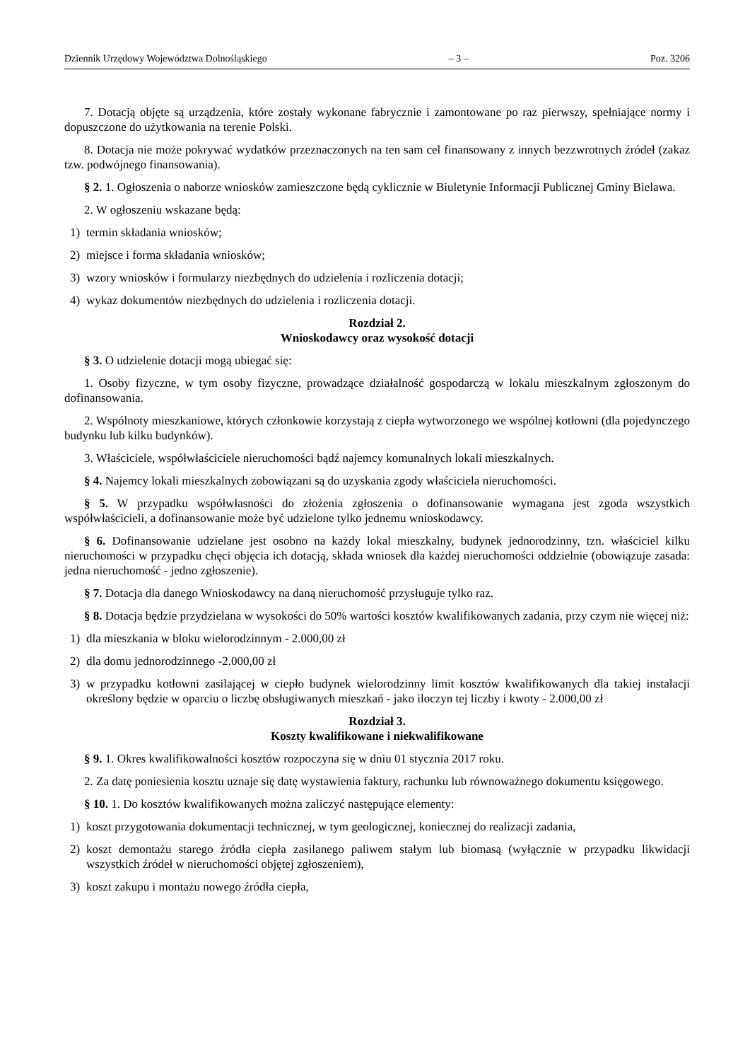Dziennik Urzędowy Województwa Dolnośląskiego – 3 – Poz. 3206
7. Dotacją objęte są urządzenia, które zostały wykonane fabrycznie i zamontowane po raz pierwszy, spełniające normy i dopuszczone do użytkowania na terenie Polski.
8. Dotacja nie może pokrywać wydatków przeznaczonych na ten sam cel finansowany z innych bezzwrotnych źródeł (zakaz tzw. podwójnego finansowania).
§ 2. 1. Ogłoszenia o naborze wniosków zamieszczone będą cyklicznie w Biuletynie Informacji Publicznej Gminy Bielawa.
2. W ogłoszeniu wskazane będą:
1) termin składania wniosków;
2) miejsce i forma składania wniosków;
3) wzory wniosków i formularzy niezbędnych do udzielenia i rozliczenia dotacji;
4) wykaz dokumentów niezbędnych do udzielenia i rozliczenia dotacji.
Rozdział 2.
Wnioskodawcy oraz wysokość dotacji
§ 3. O udzielenie dotacji mogą ubiegać się:
1. Osoby fizyczne, w tym osoby fizyczne, prowadzące działalność gospodarczą w lokalu mieszkalnym zgłoszonym do dofinansowania.
2. Wspólnoty mieszkaniowe, których członkowie korzystają z ciepła wytworzonego we wspólnej kotłowni (dla pojedynczego budynku lub kilku budynków).
3. Właściciele, współwłaściciele nieruchomości bądź najemcy komunalnych lokali mieszkalnych.
§ 4. Najemcy lokali mieszkalnych zobowiązani są do uzyskania zgody właściciela nieruchomości.
§ 5. W przypadku współwłasności do złożenia zgłoszenia o dofinansowanie wymagana jest zgoda wszystkich współwłaścicieli, a dofinansowanie może być udzielone tylko jednemu wnioskodawcy.
§ 6. Dofinansowanie udzielane jest osobno na każdy lokal mieszkalny, budynek jednorodzinny, tzn. właściciel kilku nieruchomości w przypadku chęci objęcia ich dotacją, składa wniosek dla każdej nieruchomości oddzielnie (obowiązuje zasada: jedna nieruchomość - jedno zgłoszenie).
§ 7. Dotacja dla danego Wnioskodawcy na daną nieruchomość przysługuje tylko raz.
§ 8. Dotacja będzie przydzielana w wysokości do 50% wartości kosztów kwalifikowanych zadania, przy czym nie więcej niż:
1) dla mieszkania w bloku wielorodzinnym - 2.000,00 zł
2) dla domu jednorodzinnego -2.000,00 zł
3) w przypadku kotłowni zasilającej w ciepło budynek wielorodzinny limit kosztów kwalifikowanych dla takiej instalacji określony będzie w oparciu o liczbę obsługiwanych mieszkań - jako iloczyn tej liczby i kwoty - 2.000,00 zł
Rozdział 3.
Koszty kwalifikowane i niekwalifikowane
§ 9. 1. Okres kwalifikowalności kosztów rozpoczyna się w dniu 01 stycznia 2017 roku.
2. Za datę poniesienia kosztu uznaje się datę wystawienia faktury, rachunku lub równoważnego dokumentu księgowego.
§ 10. 1. Do kosztów kwalifikowanych można zaliczyć następujące elementy:
1) koszt przygotowania dokumentacji technicznej, w tym geologicznej, koniecznej do realizacji zadania,
2) koszt demontażu starego źródła ciepła zasilanego paliwem stałym lub biomasą (wyłącznie w przypadku likwidacji wszystkich źródeł w nieruchomości objętej zgłoszeniem),
3) koszt zakupu i montażu nowego źródła ciepła,